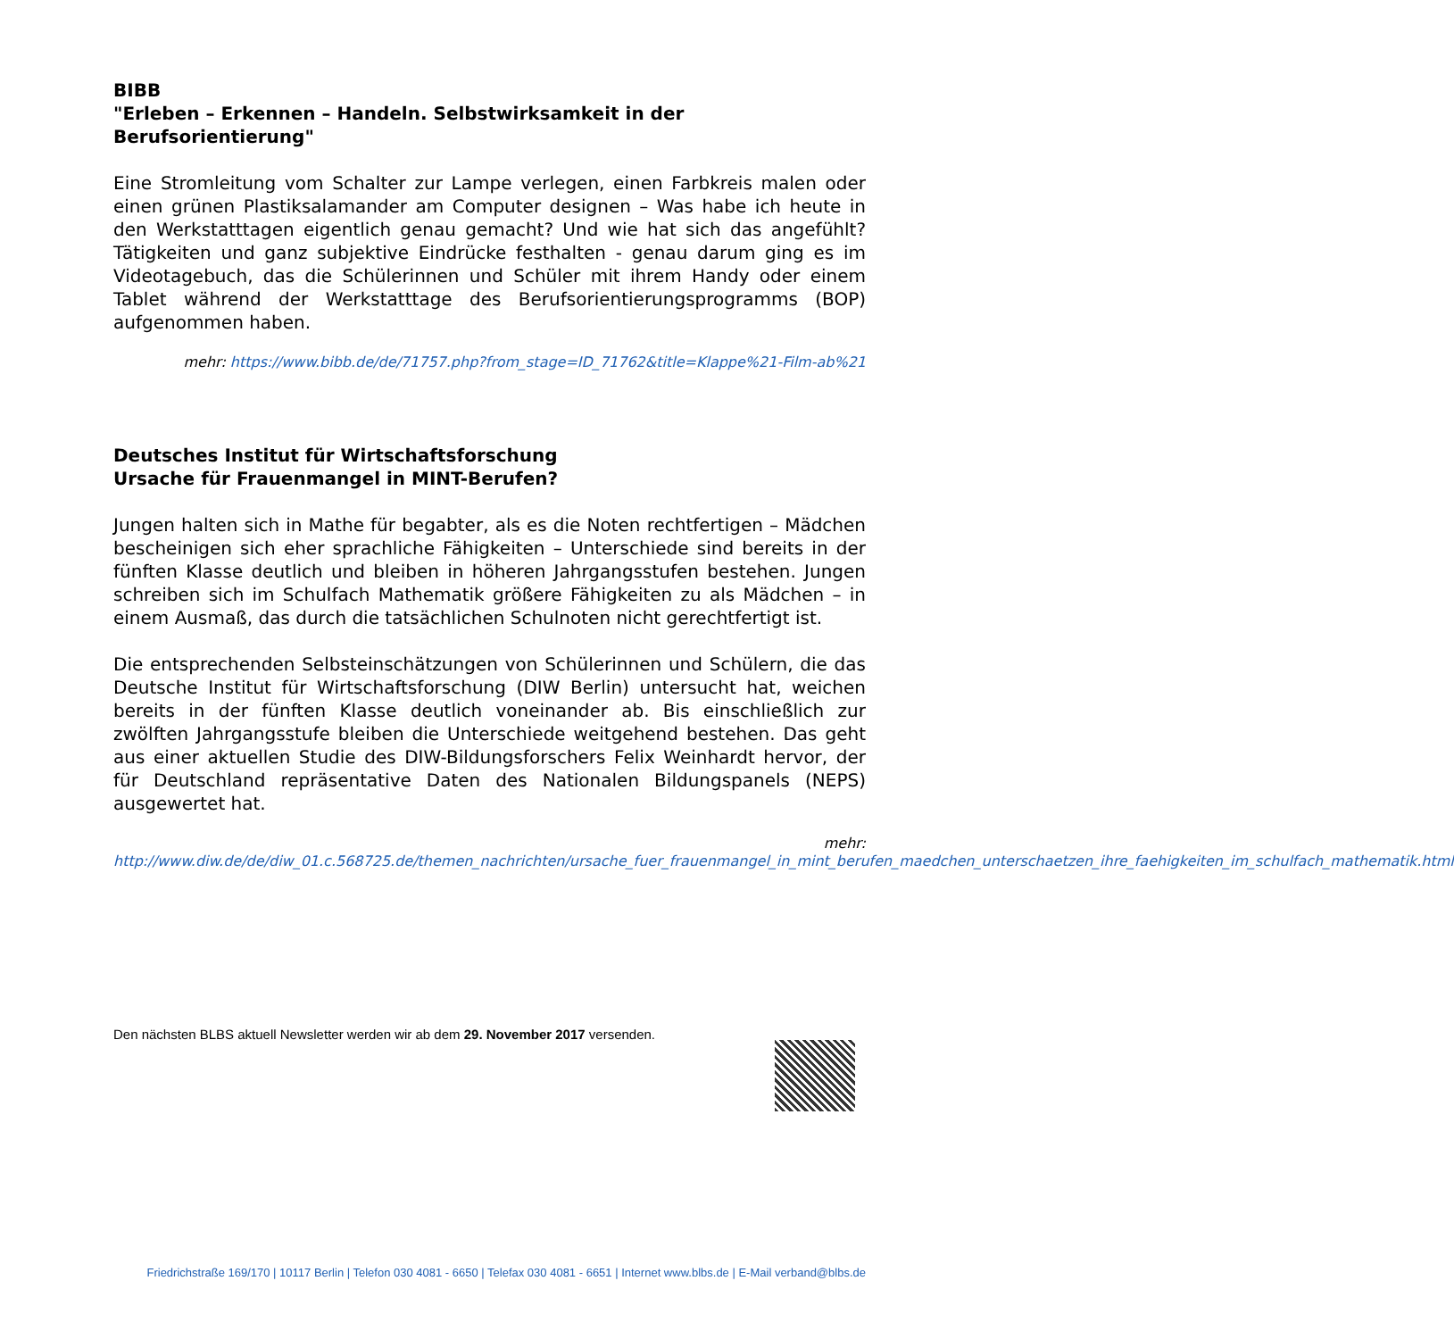BIBB
"Erleben – Erkennen – Handeln. Selbstwirksamkeit in der Berufsorientierung"
Eine Stromleitung vom Schalter zur Lampe verlegen, einen Farbkreis malen oder einen grünen Plastiksalamander am Computer designen – Was habe ich heute in den Werkstatttagen eigentlich genau gemacht? Und wie hat sich das angefühlt? Tätigkeiten und ganz subjektive Eindrücke festhalten - genau darum ging es im Videotagebuch, das die Schülerinnen und Schüler mit ihrem Handy oder einem Tablet während der Werkstatttage des Berufsorientierungsprogramms (BOP) aufgenommen haben.
mehr: https://www.bibb.de/de/71757.php?from_stage=ID_71762&title=Klappe%21-Film-ab%21
Deutsches Institut für Wirtschaftsforschung
Ursache für Frauenmangel in MINT-Berufen?
Jungen halten sich in Mathe für begabter, als es die Noten rechtfertigen – Mädchen bescheinigen sich eher sprachliche Fähigkeiten – Unterschiede sind bereits in der fünften Klasse deutlich und bleiben in höheren Jahrgangsstufen bestehen. Jungen schreiben sich im Schulfach Mathematik größere Fähigkeiten zu als Mädchen – in einem Ausmaß, das durch die tatsächlichen Schulnoten nicht gerechtfertigt ist.
Die entsprechenden Selbsteinschätzungen von Schülerinnen und Schülern, die das Deutsche Institut für Wirtschaftsforschung (DIW Berlin) untersucht hat, weichen bereits in der fünften Klasse deutlich voneinander ab. Bis einschließlich zur zwölften Jahrgangsstufe bleiben die Unterschiede weitgehend bestehen. Das geht aus einer aktuellen Studie des DIW-Bildungsforschers Felix Weinhardt hervor, der für Deutschland repräsentative Daten des Nationalen Bildungspanels (NEPS) ausgewertet hat.
mehr:
http://www.diw.de/de/diw_01.c.568725.de/themen_nachrichten/ursache_fuer_frauenmangel_in_mint_berufen_maedchen_unterschaetzen_ihre_faehigkeiten_im_schulfach_mathematik.html
Den nächsten BLBS aktuell Newsletter werden wir ab dem 29. November 2017 versenden.
Friedrichstraße 169/170 | 10117 Berlin | Telefon 030 4081 - 6650 | Telefax 030 4081 - 6651 | Internet www.blbs.de | E-Mail verband@blbs.de